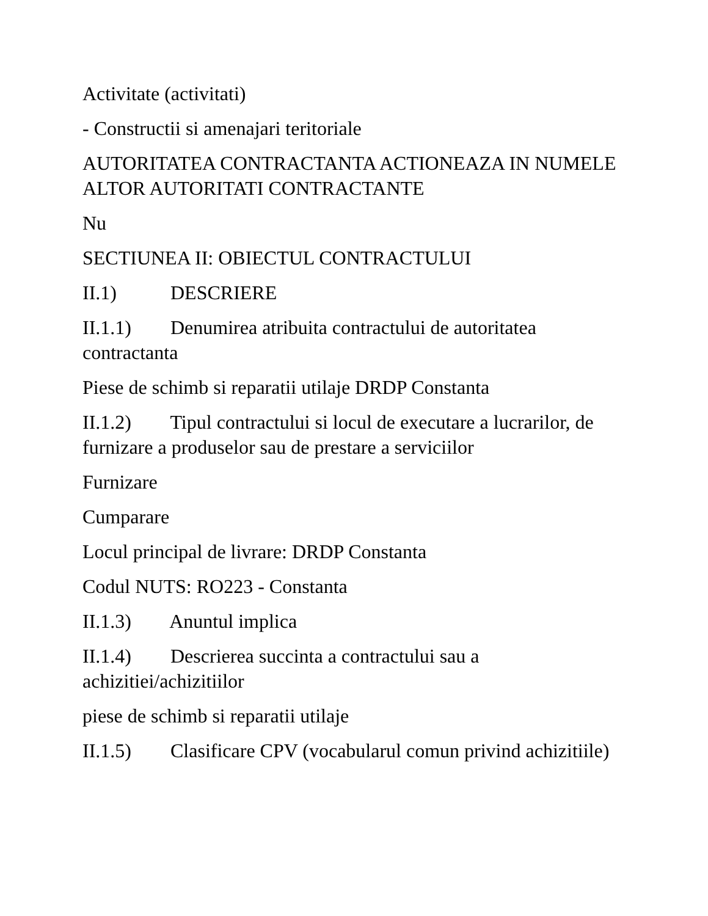Activitate (activitati)
- Constructii si amenajari teritoriale
AUTORITATEA CONTRACTANTA ACTIONEAZA IN NUMELE ALTOR AUTORITATI CONTRACTANTE
Nu
SECTIUNEA II: OBIECTUL CONTRACTULUI
II.1) DESCRIERE
II.1.1) Denumirea atribuita contractului de autoritatea contractanta
Piese de schimb si reparatii utilaje DRDP Constanta
II.1.2) Tipul contractului si locul de executare a lucrarilor, de furnizare a produselor sau de prestare a serviciilor
Furnizare
Cumparare
Locul principal de livrare: DRDP Constanta
Codul NUTS: RO223 - Constanta
II.1.3) Anuntul implica
II.1.4) Descrierea succinta a contractului sau a achizitiei/achizitiilor
piese de schimb si reparatii utilaje
II.1.5) Clasificare CPV (vocabularul comun privind achizitiile)